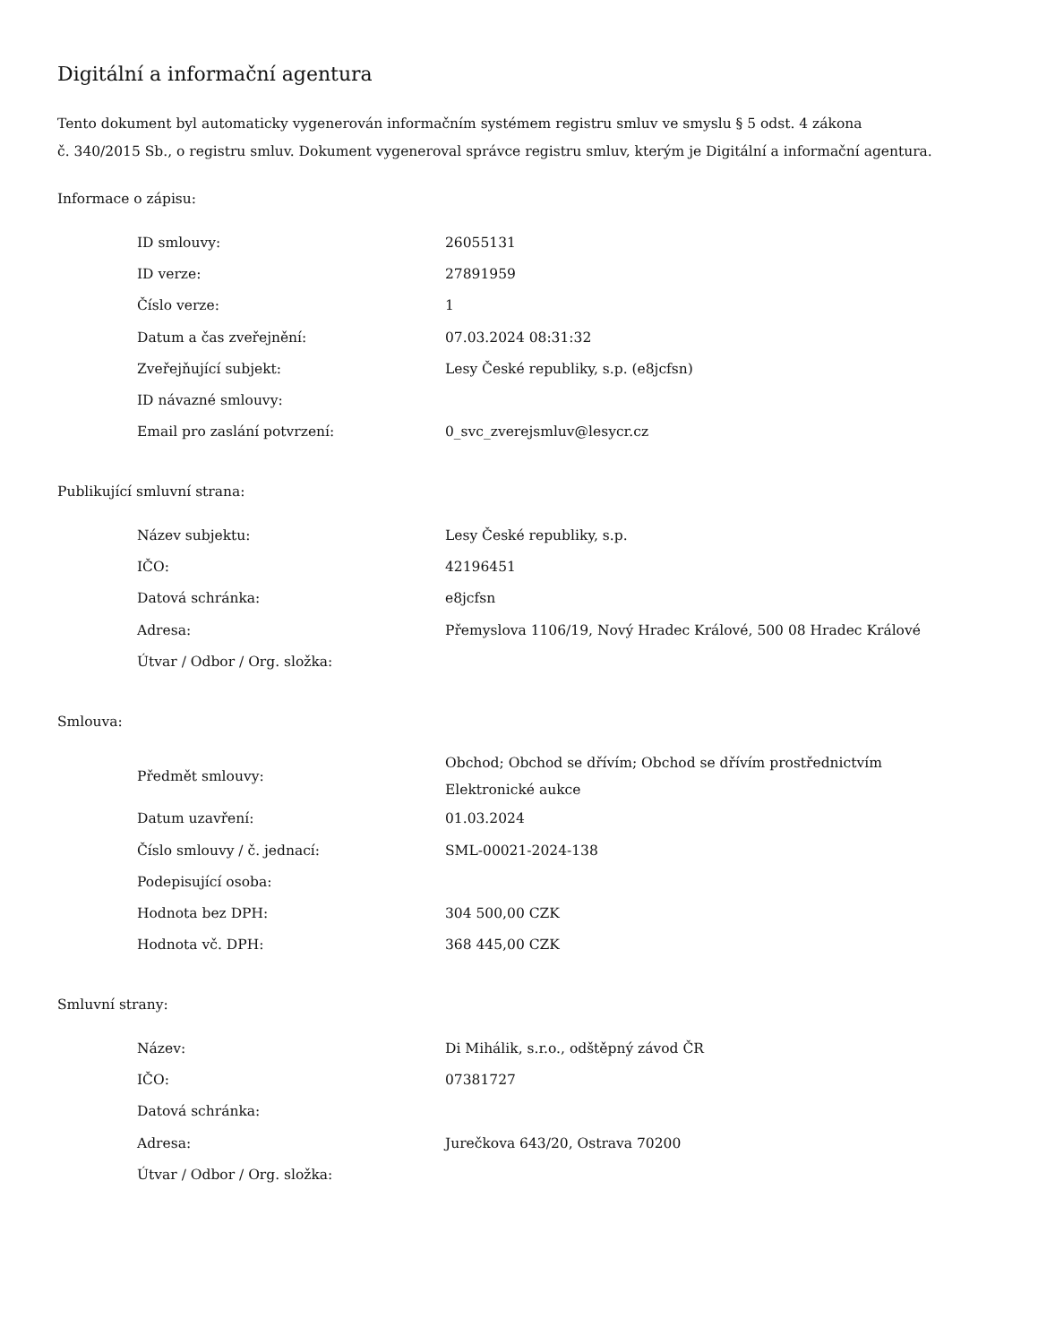Digitální a informační agentura
Tento dokument byl automaticky vygenerován informačním systémem registru smluv ve smyslu § 5 odst. 4 zákona
č. 340/2015 Sb., o registru smluv. Dokument vygeneroval správce registru smluv, kterým je Digitální a informační agentura.
Informace o zápisu:
| ID smlouvy: | 26055131 |
| ID verze: | 27891959 |
| Číslo verze: | 1 |
| Datum a čas zveřejnění: | 07.03.2024 08:31:32 |
| Zveřejňující subjekt: | Lesy České republiky, s.p. (e8jcfsn) |
| ID návazné smlouvy: | |
| Email pro zaslání potvrzení: | 0_svc_zverejsmluv@lesycr.cz |
Publikující smluvní strana:
| Název subjektu: | Lesy České republiky, s.p. |
| IČO: | 42196451 |
| Datová schránka: | e8jcfsn |
| Adresa: | Přemyslova 1106/19, Nový Hradec Králové, 500 08 Hradec Králové |
| Útvar / Odbor / Org. složka: | |
Smlouva:
| Předmět smlouvy: | Obchod; Obchod se dřívím; Obchod se dřívím prostřednictvím Elektronické aukce |
| Datum uzavření: | 01.03.2024 |
| Číslo smlouvy / č. jednací: | SML-00021-2024-138 |
| Podepisující osoba: | |
| Hodnota bez DPH: | 304 500,00 CZK |
| Hodnota vč. DPH: | 368 445,00 CZK |
Smluvní strany:
| Název: | Di Mihálik, s.r.o., odštěpný závod ČR |
| IČO: | 07381727 |
| Datová schránka: | |
| Adresa: | Jurečkova 643/20, Ostrava 70200 |
| Útvar / Odbor / Org. složka: | |